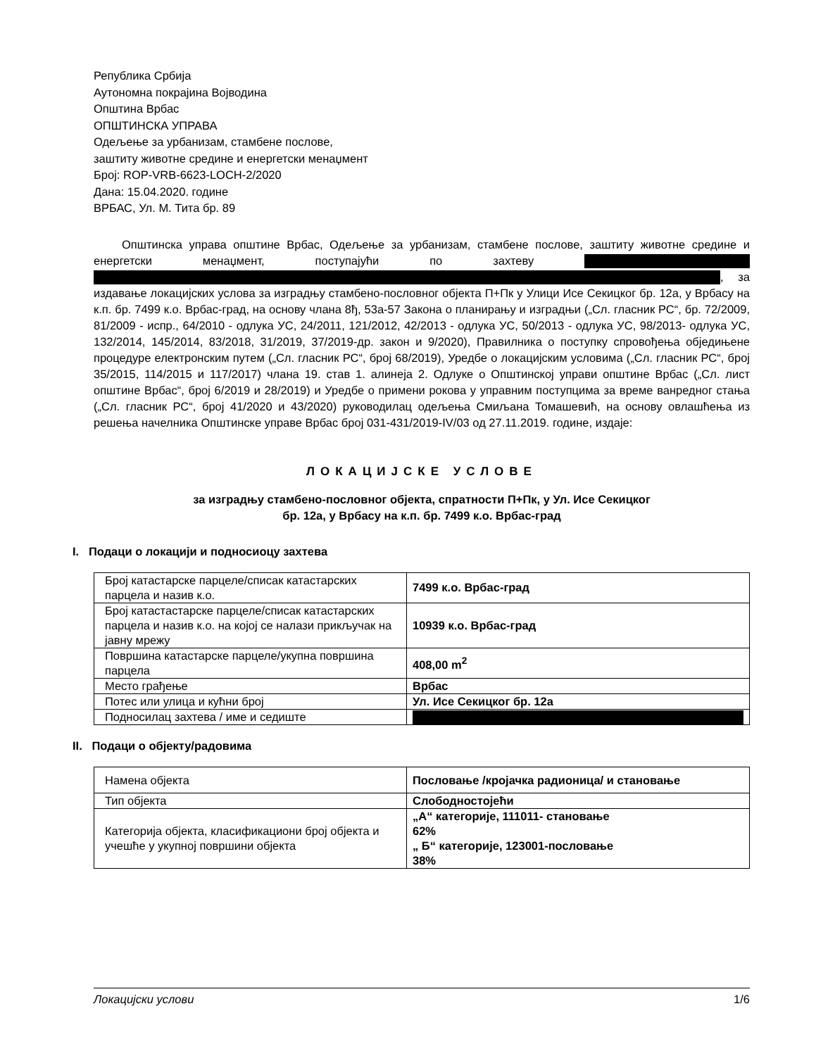Република Србија
Аутономна покрајина Војводина
Општина Врбас
ОПШТИНСКА УПРАВА
Одељење за урбанизам, стамбене послове,
заштиту животне средине и енергетски менаџмент
Број: ROP-VRB-6623-LOCH-2/2020
Дана: 15.04.2020. године
ВРБАС, Ул. М. Тита бр. 89
Општинска управа општине Врбас, Одељење за урбанизам, стамбене послове, заштиту животне средине и енергетски менаџмент, поступајући по захтеву , за издавање локацијских услова за изградњу стамбено-пословног објекта П+Пк у Улици Исе Секицког бр. 12а, у Врбасу на к.п. бр. 7499 к.о. Врбас-град, на основу члана 8ђ, 53а-57 Закона о планирању и изградњи („Сл. гласник РС“, бр. 72/2009, 81/2009 - испр., 64/2010 - одлука УС, 24/2011, 121/2012, 42/2013 - одлука УС, 50/2013 - одлука УС, 98/2013- одлука УС, 132/2014, 145/2014, 83/2018, 31/2019, 37/2019-др. закон и 9/2020), Правилника о поступку спровођења обједињене процедуре електронским путем („Сл. гласник РС“, број 68/2019), Уредбе о локацијским условима („Сл. гласник РС“, број 35/2015, 114/2015 и 117/2017) члана 19. став 1. алинеја 2. Одлуке о Општинској управи општине Врбас („Сл. лист општине Врбас“, број 6/2019 и 28/2019) и Уредбе о примени рокова у управним поступцима за време ванредног стања („Сл. гласник РС“, број 41/2020 и 43/2020) руководилац одељења Смиљана Томашевић, на основу овлашћења из решења начелника Општинске управе Врбас број 031-431/2019-IV/03 од 27.11.2019. године, издаје:
ЛОКАЦИЈСКЕ УСЛОВЕ
за изградњу стамбено-пословног објекта, спратности П+Пк, у Ул. Исе Секицког
бр. 12а, у Врбасу на к.п. бр. 7499 к.о. Врбас-град
I. Подаци о локацији и подносиоцу захтева
| Број катастарске парцеле/списак катастарских парцела и назив к.о. | 7499 к.о. Врбас-град |
| Број катастастарске парцеле/списак катастарских парцела и назив к.о. на којој се налази прикључак на јавну мрежу | 10939 к.о. Врбас-град |
| Површина катастарске парцеле/укупна површина парцела | 408,00 m<sup>2</sup> |
| Место грађење | Врбас |
| Потес или улица и кућни број | Ул. Исе Секицког бр. 12а |
| Подносилац захтева / име и седиште | |
II. Подаци о објекту/радовима
| Намена објекта | Пословање /кројачка радионица/ и становање |
| Тип објекта | Слободностојећи |
| Категорија објекта, класификациони број објекта и учешће у укупној површини објекта | „А“ категорије, 111011- становање 62% „ Б“ категорије, 123001-пословање 38% |
Локацијски услови 1/6